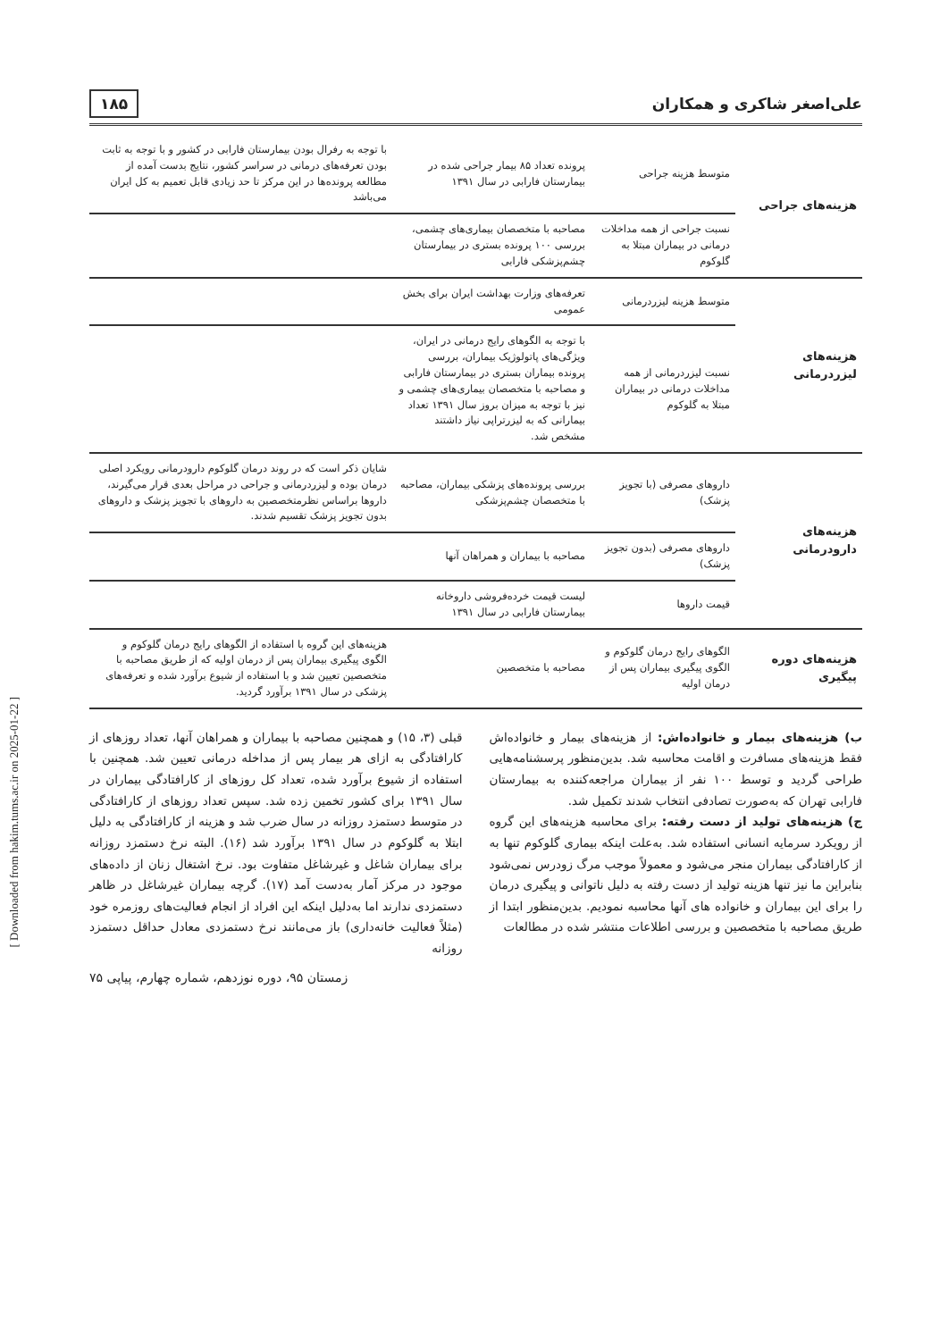[ Downloaded from hakim.tums.ac.ir on 2025-01-22 ]
علی‌اصغر شاکری و همکاران ۱۸۵
| هزینه‌های جراحی | متوسط هزینه جراحی | پرونده تعداد ۸۵ بیمار جراحی شده در بیمارستان فارابی در سال ۱۳۹۱ | با توجه به رفرال بودن بیمارستان فارابی در کشور و با توجه به ثابت بودن تعرفه‌های درمانی در سراسر کشور، نتایج بدست آمده از مطالعه پرونده‌ها در این مرکز تا حد زیادی قابل تعمیم به کل ایران می‌باشد |
| | نسبت جراحی از همه مداخلات درمانی در بیماران مبتلا به گلوکوم | مصاحبه با متخصصان بیماری‌های چشمی، بررسی ۱۰۰ پرونده بستری در بیمارستان چشم‌پزشکی فارابی | |
| هزینه‌های لیزردرمانی | متوسط هزینه لیزردرمانی | تعرفه‌های وزارت بهداشت ایران برای بخش عمومی | |
| | نسبت لیزردرمانی از همه مداخلات درمانی در بیماران مبتلا به گلوکوم | با توجه به الگوهای رایج درمانی در ایران، ویژگی‌های پاتولوژیک بیماران، بررسی پرونده بیماران بستری در بیمارستان فارابی و مصاحبه با متخصصان بیماری‌های چشمی و نیز با توجه به میزان بروز سال ۱۳۹۱ تعداد بیمارانی که به لیزرتراپی نیاز داشتند مشخص شد. | |
| هزینه‌های دارودرمانی | داروهای مصرفی (با تجویز پزشک) | بررسی پرونده‌های پزشکی بیماران، مصاحبه با متخصصان چشم‌پزشکی | شایان ذکر است که در روند درمان گلوکوم دارودرمانی رویکرد اصلی درمان بوده و لیزردرمانی و جراحی در مراحل بعدی قرار می‌گیرند، داروها براساس نظرمتخصصین به داروهای با تجویز پزشک و داروهای بدون تجویز پزشک تقسیم شدند. |
| | داروهای مصرفی (بدون تجویز پزشک) | مصاحبه با بیماران و همراهان آنها | |
| | قیمت داروها | لیست قیمت خرده‌فروشی داروخانه بیمارستان فارابی در سال ۱۳۹۱ | |
| هزینه‌های دوره پیگیری | الگوهای رایج درمان گلوکوم و الگوی پیگیری بیماران پس از درمان اولیه | مصاحبه با متخصصین | هزینه‌های این گروه با استفاده از الگوهای رایج درمان گلوکوم و الگوی پیگیری بیماران پس از درمان اولیه که از طریق مصاحبه با متخصصین تعیین شد و با استفاده از شیوع برآورد شده و تعرفه‌های پزشکی در سال ۱۳۹۱ برآورد گردید. |
ب) هزینه‌های بیمار و خانواده‌اش: از هزینه‌های بیمار و خانواده‌اش فقط هزینه‌های مسافرت و اقامت محاسبه شد. بدین‌منظور پرسشنامه‌هایی طراحی گردید و توسط ۱۰۰ نفر از بیماران مراجعه‌کننده به بیمارستان فارابی تهران که به‌صورت تصادفی انتخاب شدند تکمیل شد.
ج) هزینه‌های تولید از دست رفته: برای محاسبه هزینه‌های این گروه از رویکرد سرمایه انسانی استفاده شد. به‌علت اینکه بیماری گلوکوم تنها به از کارافتادگی بیماران منجر می‌شود و معمولاً موجب مرگ زودرس نمی‌شود بنابراین ما نیز تنها هزینه تولید از دست رفته به دلیل ناتوانی و پیگیری درمان را برای این بیماران و خانواده های آنها محاسبه نمودیم. بدین‌منظور ابتدا از طریق مصاحبه با متخصصین و بررسی اطلاعات منتشر شده در مطالعات
قبلی (۳، ۱۵) و همچنین مصاحبه با بیماران و همراهان آنها، تعداد روزهای از کارافتادگی به ازای هر بیمار پس از مداخله درمانی تعیین شد. همچنین با استفاده از شیوع برآورد شده، تعداد کل روزهای از کارافتادگی بیماران در سال ۱۳۹۱ برای کشور تخمین زده شد. سپس تعداد روزهای از کارافتادگی در متوسط دستمزد روزانه در سال ضرب شد و هزینه از کارافتادگی به دلیل ابتلا به گلوکوم در سال ۱۳۹۱ برآورد شد (۱۶). البته نرخ دستمزد روزانه برای بیماران شاغل و غیرشاغل متفاوت بود. نرخ اشتغال زنان از داده‌های موجود در مرکز آمار به‌دست آمد (۱۷). گرچه بیماران غیرشاغل در ظاهر دستمزدی ندارند اما به‌دلیل اینکه این افراد از انجام فعالیت‌های روزمره خود (مثلاً فعالیت خانه‌داری) باز می‌مانند نرخ دستمزدی معادل حداقل دستمزد روزانه
زمستان ۹۵، دوره نوزدهم، شماره چهارم، پیاپی ۷۵